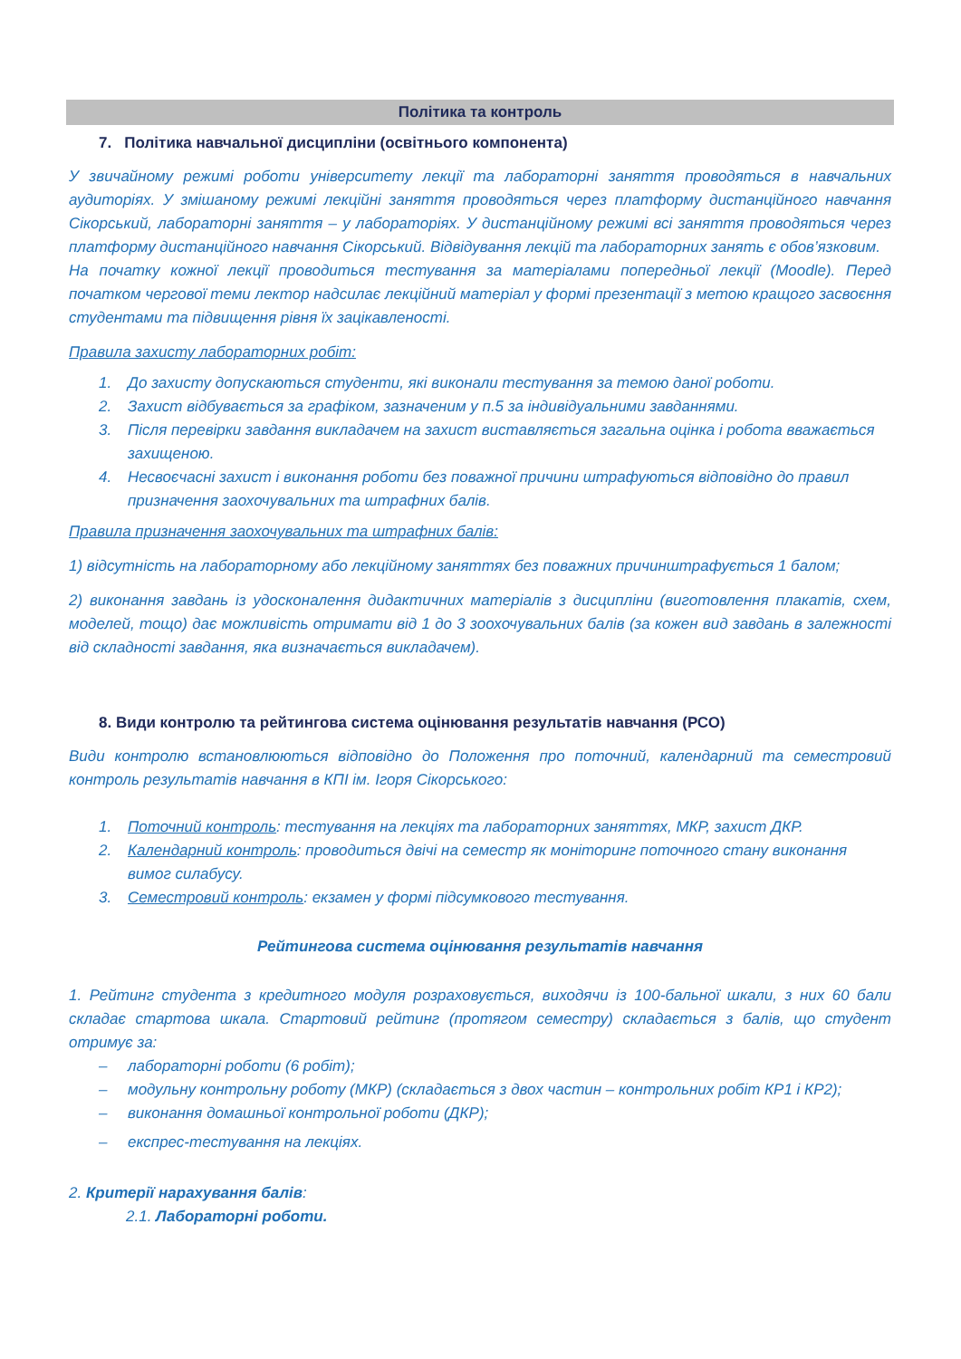Політика та контроль
7. Політика навчальної дисципліни (освітнього компонента)
У звичайному режимі роботи університету лекції та лабораторні заняття проводяться в навчальних аудиторіях. У змішаному режимі лекційні заняття проводяться через платформу дистанційного навчання Сікорський, лабораторні заняття – у лабораторіях. У дистанційному режимі всі заняття проводяться через платформу дистанційного навчання Сікорський. Відвідування лекцій та лабораторних занять є обов’язковим.
На початку кожної лекції проводиться тестування за матеріалами попередньої лекції (Moodle). Перед початком чергової теми лектор надсилає лекційний матеріал у формі презентації з метою кращого засвоєння студентами та підвищення рівня їх зацікавленості.
Правила захисту лабораторних робіт:
1. До захисту допускаються студенти, які виконали тестування за темою даної роботи.
2. Захист відбувається за графіком, зазначеним у п.5 за індивідуальними завданнями.
3. Після перевірки завдання викладачем на захист виставляється загальна оцінка і робота вважається захищеною.
4. Несвоєчасні захист і виконання роботи без поважної причини штрафуються відповідно до правил призначення заохочувальних та штрафних балів.
Правила призначення заохочувальних та штрафних балів:
1) відсутність на лабораторному або лекційному заняттях без поважних причинштрафується 1 балом;
2) виконання завдань із удосконалення дидактичних матеріалів з дисципліни (виготовлення плакатів, схем, моделей, тощо) дає можливість отримати від 1 до 3 зоохочувальних балів (за кожен вид завдань в залежності від складності завдання, яка визначається викладачем).
8. Види контролю та рейтингова система оцінювання результатів навчання (РСО)
Види контролю встановлюються відповідно до Положення про поточний, календарний та семестровий контроль результатів навчання в КПІ ім. Ігоря Сікорського:
1. Поточний контроль: тестування на лекціях та лабораторних заняттях, МКР, захист ДКР.
2. Календарний контроль: проводиться двічі на семестр як моніторинг поточного стану виконання вимог силабусу.
3. Семестровий контроль: екзамен у формі підсумкового тестування.
Рейтингова система оцінювання результатів навчання
1. Рейтинг студента з кредитного модуля розраховується, виходячи із 100-бальної шкали, з них 60 бали складає стартова шкала. Стартовий рейтинг (протягом семестру) складається з балів, що студент отримує за:
– лабораторні роботи (6 робіт);
– модульну контрольну роботу (МКР) (складається з двох частин – контрольних робіт КР1 і КР2);
– виконання домашньої контрольної роботи (ДКР);
– експрес-тестування на лекціях.
2. Критерії нарахування балів:
2.1. Лабораторні роботи.